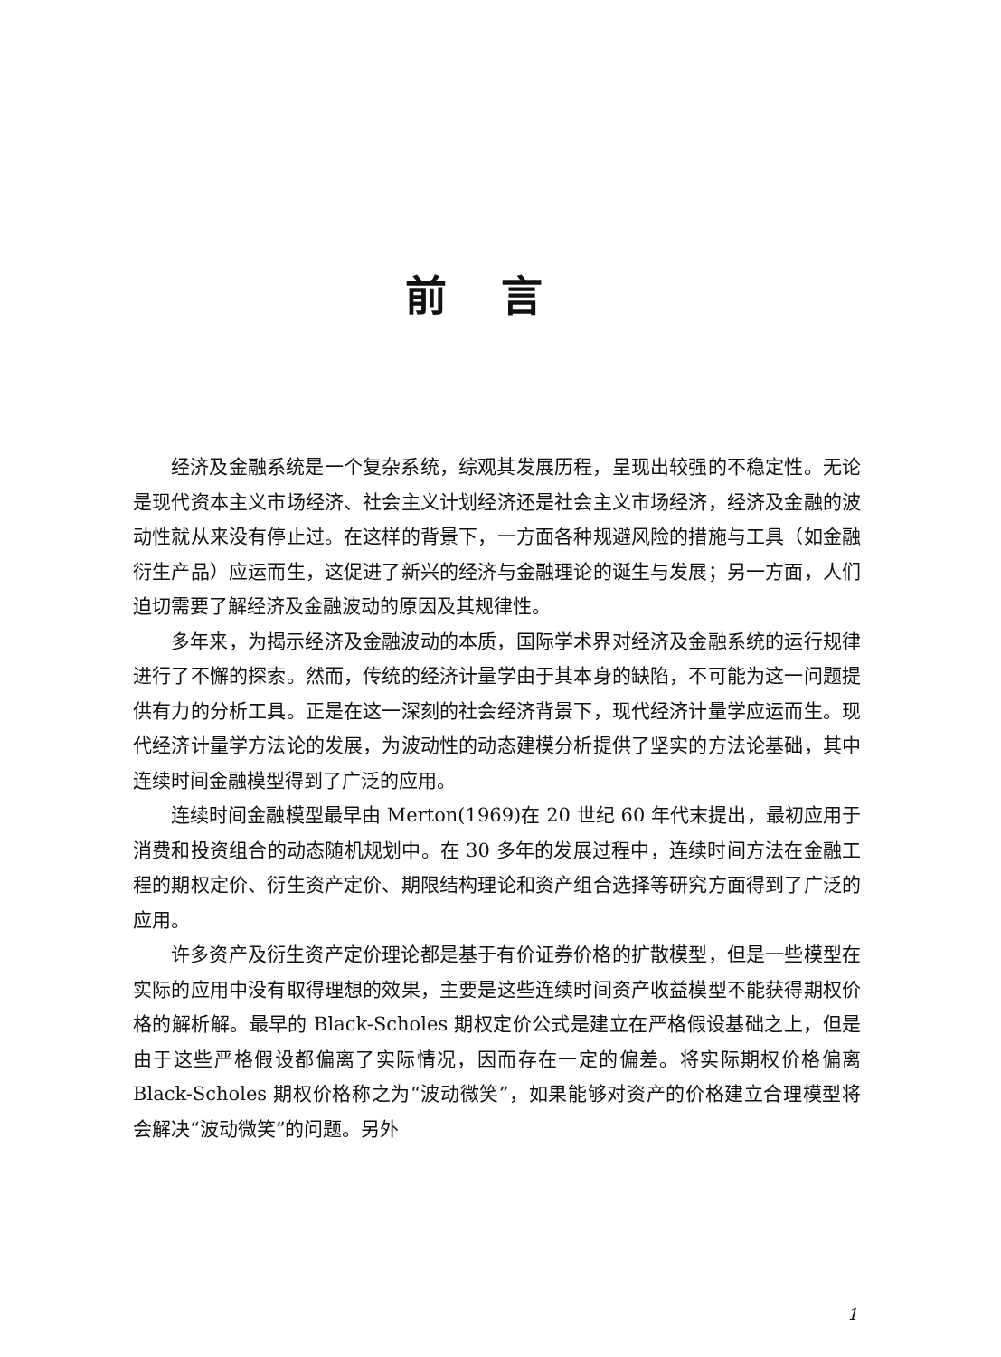前言
经济及金融系统是一个复杂系统，综观其发展历程，呈现出较强的不稳定性。无论是现代资本主义市场经济、社会主义计划经济还是社会主义市场经济，经济及金融的波动性就从来没有停止过。在这样的背景下，一方面各种规避风险的措施与工具（如金融衍生产品）应运而生，这促进了新兴的经济与金融理论的诞生与发展；另一方面，人们迫切需要了解经济及金融波动的原因及其规律性。
多年来，为揭示经济及金融波动的本质，国际学术界对经济及金融系统的运行规律进行了不懈的探索。然而，传统的经济计量学由于其本身的缺陷，不可能为这一问题提供有力的分析工具。正是在这一深刻的社会经济背景下，现代经济计量学应运而生。现代经济计量学方法论的发展，为波动性的动态建模分析提供了坚实的方法论基础，其中连续时间金融模型得到了广泛的应用。
连续时间金融模型最早由 Merton(1969)在 20 世纪 60 年代末提出，最初应用于消费和投资组合的动态随机规划中。在 30 多年的发展过程中，连续时间方法在金融工程的期权定价、衍生资产定价、期限结构理论和资产组合选择等研究方面得到了广泛的应用。
许多资产及衍生资产定价理论都是基于有价证券价格的扩散模型，但是一些模型在实际的应用中没有取得理想的效果，主要是这些连续时间资产收益模型不能获得期权价格的解析解。最早的 Black-Scholes 期权定价公式是建立在严格假设基础之上，但是由于这些严格假设都偏离了实际情况，因而存在一定的偏差。将实际期权价格偏离 Black-Scholes 期权价格称之为“波动微笑”，如果能够对资产的价格建立合理模型将会解决“波动微笑”的问题。另外
1